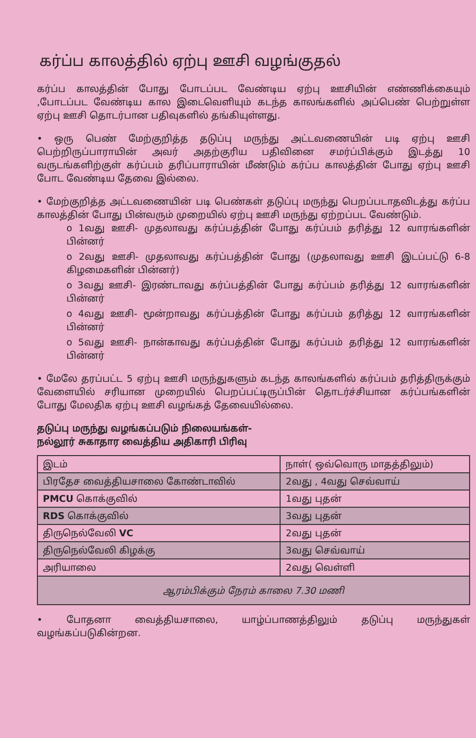கர்ப்ப காலத்தில் ஏற்பு ஊசி வழங்குதல்
கர்ப்ப காலத்தின் போது போடப்பட வேண்டிய ஏற்பு ஊசியின் எண்ணிக்கையும் ,போடப்பட வேண்டிய கால இடைவெளியும் கடந்த காலங்களில் அப்பெண் பெற்றுள்ள ஏற்பு ஊசி தொடர்பான பதிவுகளில் தங்கியுள்ளது.
• ஒரு பெண் மேற்குறித்த தடுப்பு மருந்து அட்டவணையின் படி ஏற்பு ஊசி பெற்றிருப்பாராயின் அவர் அதற்குரிய பதிவினை சமர்ப்பிக்கும் இடத்து 10 வருடங்களிற்குள் கர்ப்பம் தரிப்பாராயின் மீண்டும் கர்ப்ப காலத்தின் போது ஏற்பு ஊசி போட வேண்டிய தேவை இல்லை.
• மேற்குறித்த அட்டவணையின் படி பெண்கள் தடுப்பு மருந்து பெறப்படாதவிடத்து கர்ப்ப காலத்தின் போது பின்வரும் முறையில் ஏற்பு ஊசி மருந்து ஏற்றப்பட வேண்டும்.
o 1வது ஊசி- முதலாவது கர்ப்பத்தின் போது கர்ப்பம் தரித்து 12 வாரங்களின் பின்னர்
o 2வது ஊசி- முதலாவது கர்ப்பத்தின் போது (முதலாவது ஊசி இடப்பட்டு 6-8 கிழமைகளின் பின்னர்)
o 3வது ஊசி- இரண்டாவது கர்ப்பத்தின் போது கர்ப்பம் தரித்து 12 வாரங்களின் பின்னர்
o 4வது ஊசி- மூன்றாவது கர்ப்பத்தின் போது கர்ப்பம் தரித்து 12 வாரங்களின் பின்னர்
o 5வது ஊசி- நான்காவது கர்ப்பத்தின் போது கர்ப்பம் தரித்து 12 வாரங்களின் பின்னர்
• மேலே தரப்பட்ட 5 ஏற்பு ஊசி மருந்துகளும் கடந்த காலங்களில் கர்ப்பம் தரித்திருக்கும் வேளையில் சரியான முறையில் பெறப்பட்டிருப்பின் தொடர்ச்சியான கர்ப்பங்களின் போது மேலதிக ஏற்பு ஊசி வழங்கத் தேவையில்லை.
தடுப்பு மருந்து வழங்கப்படும் நிலையங்கள்-
நல்லூர் சுகாதார வைத்திய அதிகாரி பிரிவு
| இடம் | நாள்( ஒவ்வொரு மாதத்திலும்) |
| பிரதேச வைத்தியசாலை கோண்டாவில் | 2வது , 4வது செவ்வாய் |
| PMCU கொக்குவில் | 1வது புதன் |
| RDS கொக்குவில் | 3வது புதன் |
| திருநெல்வேலி VC | 2வது புதன் |
| திருநெல்வேலி கிழக்கு | 3வது செவ்வாய் |
| அரியாலை | 2வது வெள்ளி |
| ஆரம்பிக்கும் நேரம் காலை 7.30 மணி | |
• போதனா வைத்தியசாலை, யாழ்ப்பாணத்திலும் தடுப்பு மருந்துகள் வழங்கப்படுகின்றன.